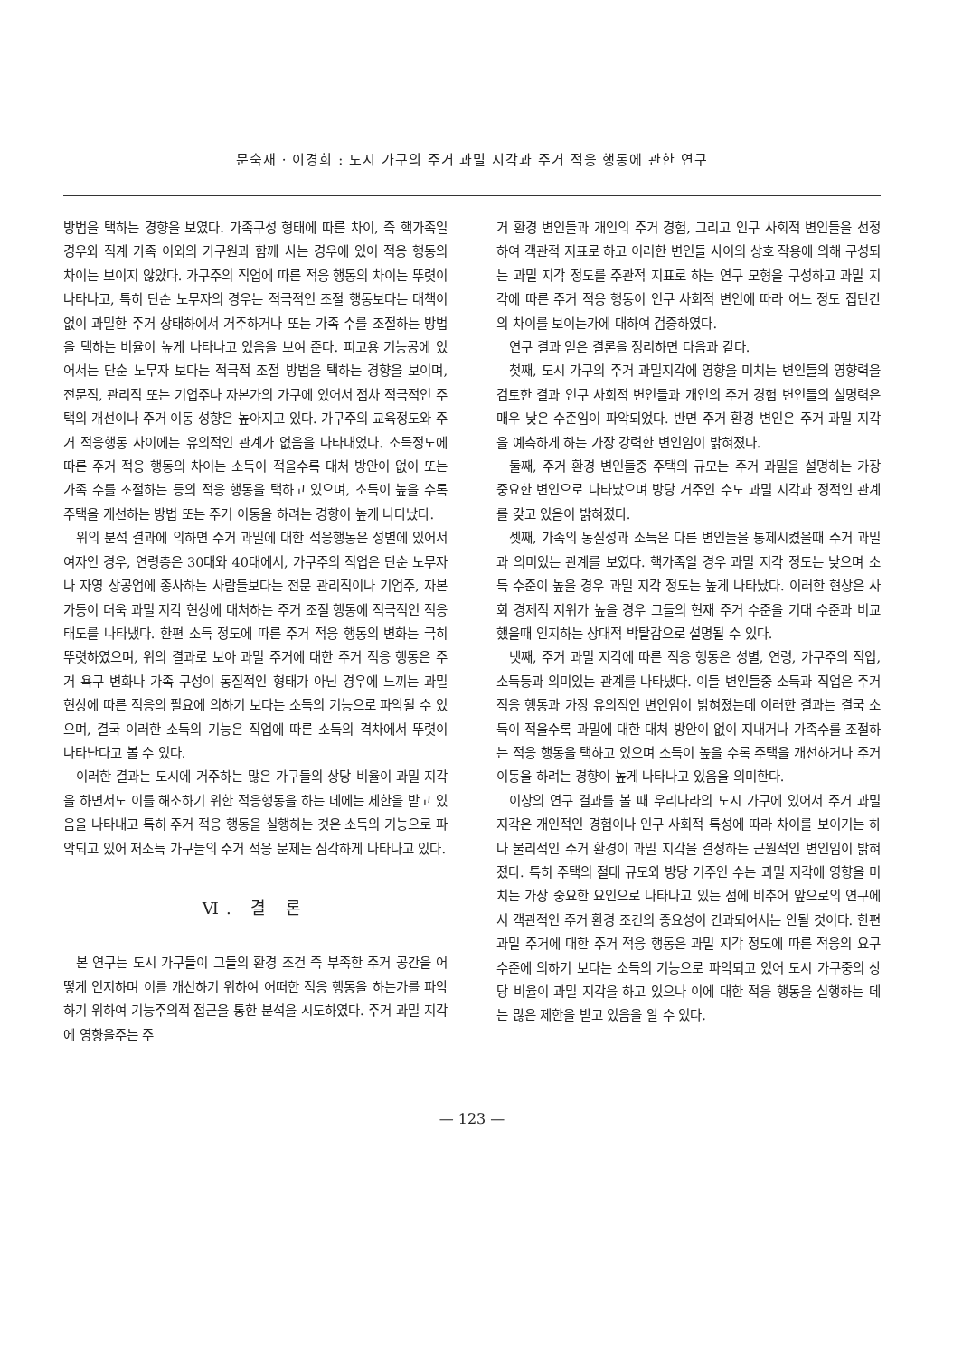문숙재 · 이경희 : 도시 가구의 주거 과밀 지각과 주거 적응 행동에 관한 연구
방법을 택하는 경향을 보였다. 가족구성 형태에 따른 차이, 즉 핵가족일 경우와 직계 가족 이외의 가구원과 함께 사는 경우에 있어 적응 행동의 차이는 보이지 않았다. 가구주의 직업에 따른 적응 행동의 차이는 뚜렷이 나타나고, 특히 단순 노무자의 경우는 적극적인 조절 행동보다는 대책이 없이 과밀한 주거 상태하에서 거주하거나 또는 가족 수를 조절하는 방법을 택하는 비율이 높게 나타나고 있음을 보여 준다. 피고용 기능공에 있어서는 단순 노무자 보다는 적극적 조절 방법을 택하는 경향을 보이며, 전문직, 관리직 또는 기업주나 자본가의 가구에 있어서 점차 적극적인 주택의 개선이나 주거 이동 성향은 높아지고 있다. 가구주의 교육정도와 주거 적응행동 사이에는 유의적인 관계가 없음을 나타내었다. 소득정도에 따른 주거 적응 행동의 차이는 소득이 적을수록 대처 방안이 없이 또는 가족 수를 조절하는 등의 적응 행동을 택하고 있으며, 소득이 높을 수록 주택을 개선하는 방법 또는 주거 이동을 하려는 경향이 높게 나타났다.
위의 분석 결과에 의하면 주거 과밀에 대한 적응행동은 성별에 있어서 여자인 경우, 연령층은 30대와 40대에서, 가구주의 직업은 단순 노무자나 자영 상공업에 종사하는 사람들보다는 전문 관리직이나 기업주, 자본가등이 더욱 과밀 지각 현상에 대처하는 주거 조절 행동에 적극적인 적응 태도를 나타냈다. 한편 소득 정도에 따른 주거 적응 행동의 변화는 극히 뚜렷하였으며, 위의 결과로 보아 과밀 주거에 대한 주거 적응 행동은 주거 욕구 변화나 가족 구성이 동질적인 형태가 아닌 경우에 느끼는 과밀 현상에 따른 적응의 필요에 의하기 보다는 소득의 기능으로 파악될 수 있으며, 결국 이러한 소득의 기능은 직업에 따른 소득의 격차에서 뚜렷이 나타난다고 볼 수 있다.
이러한 결과는 도시에 거주하는 많은 가구들의 상당 비율이 과밀 지각을 하면서도 이를 해소하기 위한 적응행동을 하는 데에는 제한을 받고 있음을 나타내고 특히 주거 적응 행동을 실행하는 것은 소득의 기능으로 파악되고 있어 저소득 가구들의 주거 적응 문제는 심각하게 나타나고 있다.
Ⅵ. 결 론
본 연구는 도시 가구들이 그들의 환경 조건 즉 부족한 주거 공간을 어떻게 인지하며 이를 개선하기 위하여 어떠한 적응 행동을 하는가를 파악하기 위하여 기능주의적 접근을 통한 분석을 시도하였다. 주거 과밀 지각에 영향을주는 주
거 환경 변인들과 개인의 주거 경험, 그리고 인구 사회적 변인들을 선정하여 객관적 지표로 하고 이러한 변인들 사이의 상호 작용에 의해 구성되는 과밀 지각 정도를 주관적 지표로 하는 연구 모형을 구성하고 과밀 지각에 따른 주거 적응 행동이 인구 사회적 변인에 따라 어느 정도 집단간의 차이를 보이는가에 대하여 검증하였다.
연구 결과 얻은 결론을 정리하면 다음과 같다.
첫째, 도시 가구의 주거 과밀지각에 영향을 미치는 변인들의 영향력을 검토한 결과 인구 사회적 변인들과 개인의 주거 경험 변인들의 설명력은 매우 낮은 수준임이 파악되었다. 반면 주거 환경 변인은 주거 과밀 지각을 예측하게 하는 가장 강력한 변인임이 밝혀졌다.
둘째, 주거 환경 변인들중 주택의 규모는 주거 과밀을 설명하는 가장 중요한 변인으로 나타났으며 방당 거주인 수도 과밀 지각과 정적인 관계를 갖고 있음이 밝혀졌다.
셋째, 가족의 동질성과 소득은 다른 변인들을 통제시켰을때 주거 과밀과 의미있는 관계를 보였다. 핵가족일 경우 과밀 지각 정도는 낮으며 소득 수준이 높을 경우 과밀 지각 정도는 높게 나타났다. 이러한 현상은 사회 경제적 지위가 높을 경우 그들의 현재 주거 수준을 기대 수준과 비교했을때 인지하는 상대적 박탈감으로 설명될 수 있다.
넷째, 주거 과밀 지각에 따른 적응 행동은 성별, 연령, 가구주의 직업, 소득등과 의미있는 관계를 나타냈다. 이들 변인들중 소득과 직업은 주거 적응 행동과 가장 유의적인 변인임이 밝혀졌는데 이러한 결과는 결국 소득이 적을수록 과밀에 대한 대처 방안이 없이 지내거나 가족수를 조절하는 적응 행동을 택하고 있으며 소득이 높을 수록 주택을 개선하거나 주거 이동을 하려는 경향이 높게 나타나고 있음을 의미한다.
이상의 연구 결과를 볼 때 우리나라의 도시 가구에 있어서 주거 과밀 지각은 개인적인 경험이나 인구 사회적 특성에 따라 차이를 보이기는 하나 물리적인 주거 환경이 과밀 지각을 결정하는 근원적인 변인임이 밝혀졌다. 특히 주택의 절대 규모와 방당 거주인 수는 과밀 지각에 영향을 미치는 가장 중요한 요인으로 나타나고 있는 점에 비추어 앞으로의 연구에서 객관적인 주거 환경 조건의 중요성이 간과되어서는 안될 것이다. 한편 과밀 주거에 대한 주거 적응 행동은 과밀 지각 정도에 따른 적응의 요구 수준에 의하기 보다는 소득의 기능으로 파악되고 있어 도시 가구중의 상당 비율이 과밀 지각을 하고 있으나 이에 대한 적응 행동을 실행하는 데는 많은 제한을 받고 있음을 알 수 있다.
— 123 —